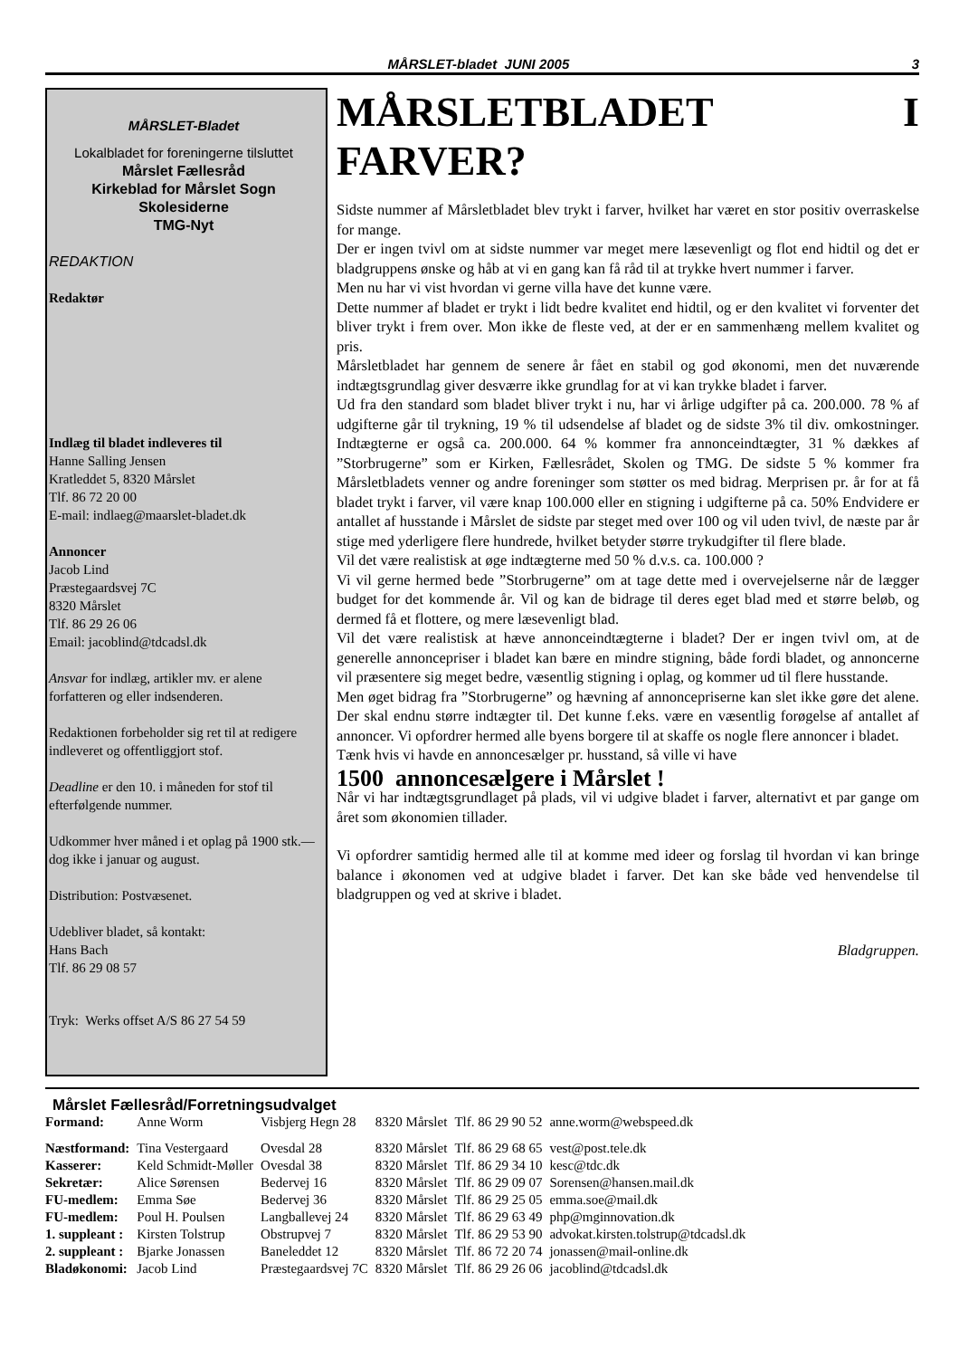MÅRSLET-bladet JUNI 2005 3
MÅRSLET-Bladet
Lokalbladet for foreningerne tilsluttet
Mårslet Fællesråd
Kirkeblad for Mårslet Sogn
Skolesiderne
TMG-Nyt
REDAKTION
Redaktør
Indlæg til bladet indleveres til
Hanne Salling Jensen
Kratleddet 5, 8320 Mårslet
Tlf. 86 72 20 00
E-mail: indlaeg@maarslet-bladet.dk
Annoncer
Jacob Lind
Præstegaardsvej 7C
8320 Mårslet
Tlf. 86 29 26 06
Email: jacoblind@tdcadsl.dk
Ansvar for indlæg, artikler mv. er alene forfatteren og eller indsenderen.
Redaktionen forbeholder sig ret til at redigere indleveret og offentliggjort stof.
Deadline er den 10. i måneden for stof til efterfølgende nummer.
Udkommer hver måned i et oplag på 1900 stk.— dog ikke i januar og august.
Distribution: Postvæsenet.
Udebliver bladet, så kontakt:
Hans Bach
Tlf. 86 29 08 57
Tryk: Werks offset A/S 86 27 54 59
MÅRSLETBLADET I FARVER?
Sidste nummer af Mårsletbladet blev trykt i farver, hvilket har været en stor positiv overraskelse for mange.
Der er ingen tvivl om at sidste nummer var meget mere læsevenligt og flot end hidtil og det er bladgruppens ønske og håb at vi en gang kan få råd til at trykke hvert nummer i farver.
Men nu har vi vist hvordan vi gerne villa have det kunne være.
Dette nummer af bladet er trykt i lidt bedre kvalitet end hidtil, og er den kvalitet vi forventer det bliver trykt i frem over. Mon ikke de fleste ved, at der er en sammenhæng mellem kvalitet og pris.
Mårsletbladet har gennem de senere år fået en stabil og god økonomi, men det nuværende indtægtsgrundlag giver desværre ikke grundlag for at vi kan trykke bladet i farver.
Ud fra den standard som bladet bliver trykt i nu, har vi årlige udgifter på ca. 200.000. 78 % af udgifterne går til trykning, 19 % til udsendelse af bladet og de sidste 3% til div. omkostninger. Indtægterne er også ca. 200.000. 64 % kommer fra annonceindtægter, 31 % dækkes af ”Storbrugerne” som er Kirken, Fællesrådet, Skolen og TMG. De sidste 5 % kommer fra Mårsletbladets venner og andre foreninger som støtter os med bidrag. Merprisen pr. år for at få bladet trykt i farver, vil være knap 100.000 eller en stigning i udgifterne på ca. 50% Endvidere er antallet af husstande i Mårslet de sidste par steget med over 100 og vil uden tvivl, de næste par år stige med yderligere flere hundrede, hvilket betyder større trykudgifter til flere blade.
Vil det være realistisk at øge indtægterne med 50 % d.v.s. ca. 100.000 ?
Vi vil gerne hermed bede ”Storbrugerne” om at tage dette med i overvejelserne når de lægger budget for det kommende år. Vil og kan de bidrage til deres eget blad med et større beløb, og dermed få et flottere, og mere læsevenligt blad.
Vil det være realistisk at hæve annonceindtægterne i bladet? Der er ingen tvivl om, at de generelle annoncepriser i bladet kan bære en mindre stigning, både fordi bladet, og annoncerne vil præsentere sig meget bedre, væsentlig stigning i oplag, og kommer ud til flere husstande.
Men øget bidrag fra ”Storbrugerne” og hævning af annoncepriserne kan slet ikke gøre det alene. Der skal endnu større indtægter til. Det kunne f.eks. være en væsentlig forøgelse af antallet af annoncer. Vi opfordrer hermed alle byens borgere til at skaffe os nogle flere annoncer i bladet.
Tænk hvis vi havde en annoncesælger pr. husstand, så ville vi have
1500 annoncesælgere i Mårslet !
Når vi har indtægtsgrundlaget på plads, vil vi udgive bladet i farver, alternativt et par gange om året som økonomien tillader.
Vi opfordrer samtidig hermed alle til at komme med ideer og forslag til hvordan vi kan bringe balance i økonomen ved at udgive bladet i farver. Det kan ske både ved henvendelse til bladgruppen og ved at skrive i bladet.
Bladgruppen.
Mårslet Fællesråd/Forretningsudvalget
| Formand: | Anne Worm | Visbjerg Hegn 28 | 8320 Mårslet | Tlf. 86 29 90 52 | anne.worm@webspeed.dk |
| Næstformand: | Tina Vestergaard | Ovesdal 28 | 8320 Mårslet | Tlf. 86 29 68 65 | vest@post.tele.dk |
| Kasserer: | Keld Schmidt-Møller | Ovesdal 38 | 8320 Mårslet | Tlf. 86 29 34 10 | kesc@tdc.dk |
| Sekretær: | Alice Sørensen | Bedervej 16 | 8320 Mårslet | Tlf. 86 29 09 07 | Sorensen@hansen.mail.dk |
| FU-medlem: | Emma Søe | Bedervej 36 | 8320 Mårslet | Tlf. 86 29 25 05 | emma.soe@mail.dk |
| FU-medlem: | Poul H. Poulsen | Langballevej 24 | 8320 Mårslet | Tlf. 86 29 63 49 | php@mginnovation.dk |
| 1. suppleant : | Kirsten Tolstrup | Obstrupvej 7 | 8320 Mårslet | Tlf. 86 29 53 90 | advokat.kirsten.tolstrup@tdcadsl.dk |
| 2. suppleant : | Bjarke Jonassen | Baneleddet 12 | 8320 Mårslet | Tlf. 86 72 20 74 | jonassen@mail-online.dk |
| Bladøkonomi: | Jacob Lind | Præstegaardsvej 7C | 8320 Mårslet | Tlf. 86 29 26 06 | jacoblind@tdcadsl.dk |